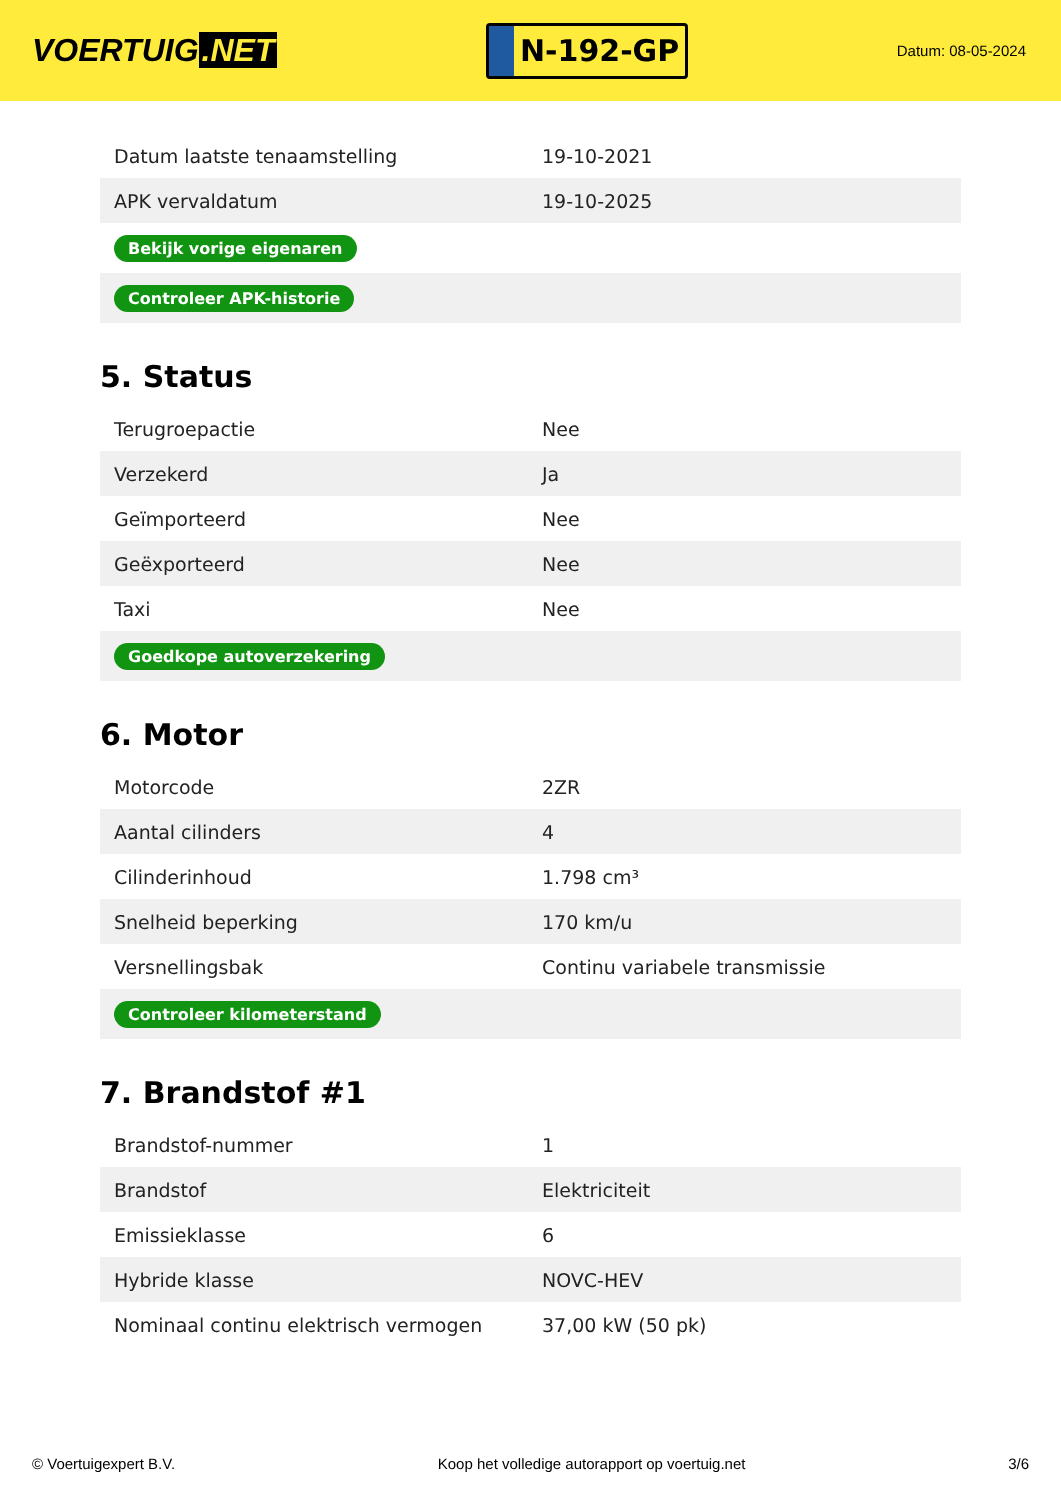VOERTUIG.NET
N-192-GP
Datum: 08-05-2024
| Datum laatste tenaamstelling | 19-10-2021 |
| APK vervaldatum | 19-10-2025 |
| Bekijk vorige eigenaren | |
| Controleer APK-historie | |
5. Status
| Terugroepactie | Nee |
| Verzekerd | Ja |
| Geïmporteerd | Nee |
| Geëxporteerd | Nee |
| Taxi | Nee |
| Goedkope autoverzekering | |
6. Motor
| Motorcode | 2ZR |
| Aantal cilinders | 4 |
| Cilinderinhoud | 1.798 cm³ |
| Snelheid beperking | 170 km/u |
| Versnellingsbak | Continu variabele transmissie |
| Controleer kilometerstand | |
7. Brandstof #1
| Brandstof-nummer | 1 |
| Brandstof | Elektriciteit |
| Emissieklasse | 6 |
| Hybride klasse | NOVC-HEV |
| Nominaal continu elektrisch vermogen | 37,00 kW (50 pk) |
© Voertuigexpert B.V. Koop het volledige autorapport op voertuig.net 3/6